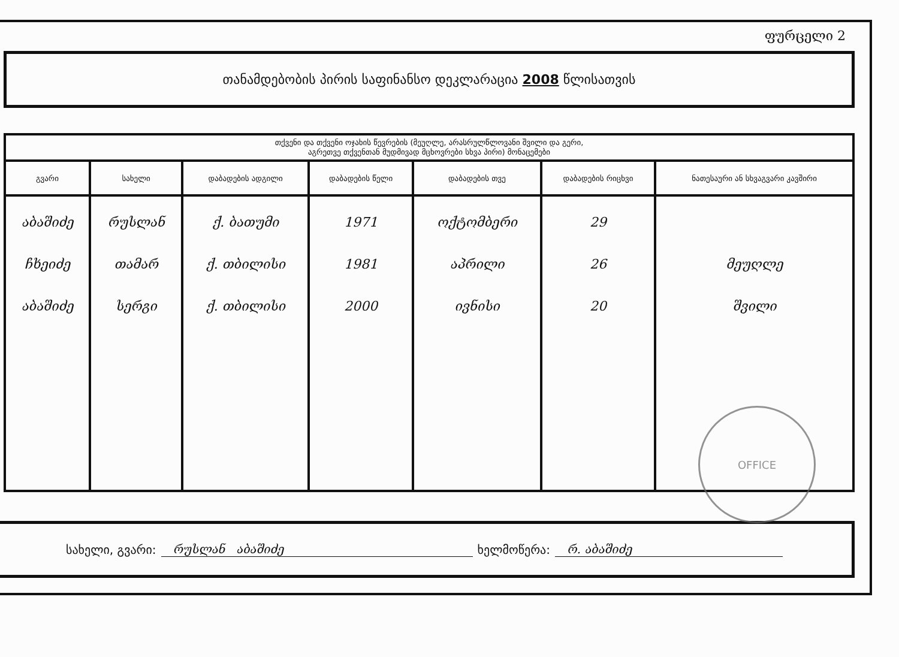ფურცელი 2
თანამდებობის პირის საფინანსო დეკლარაცია 2008 წლისათვის
| თქვენი და თქვენი ოჯახის წევრების (მეუღლე, არასრულწლოვანი შვილი და გერი, აგრეთვე თქვენთან მუდმივად მცხოვრები სხვა პირი) მონაცემები | | | | | | |
| --- | --- | --- | --- | --- | --- | --- |
| გვარი | სახელი | დაბადების ადგილი | დაბადების წელი | დაბადების თვე | დაბადების რიცხვი | ნათესაური ან სხვაგვარი კავშირი |
| აბაშიძე ჩხეიძე აბაშიძე | რუსლან თამარ სერგი | ქ. ბათუმი ქ. თბილისი ქ. თბილისი | 1971 1981 2000 | ოქტომბერი აპრილი ივნისი | 29 26 20 | მეუღლე შვილი |
OFFICE
სახელი, გვარი: რუსლან აბაშიძე ხელმოწერა: რ. აბაშიძე